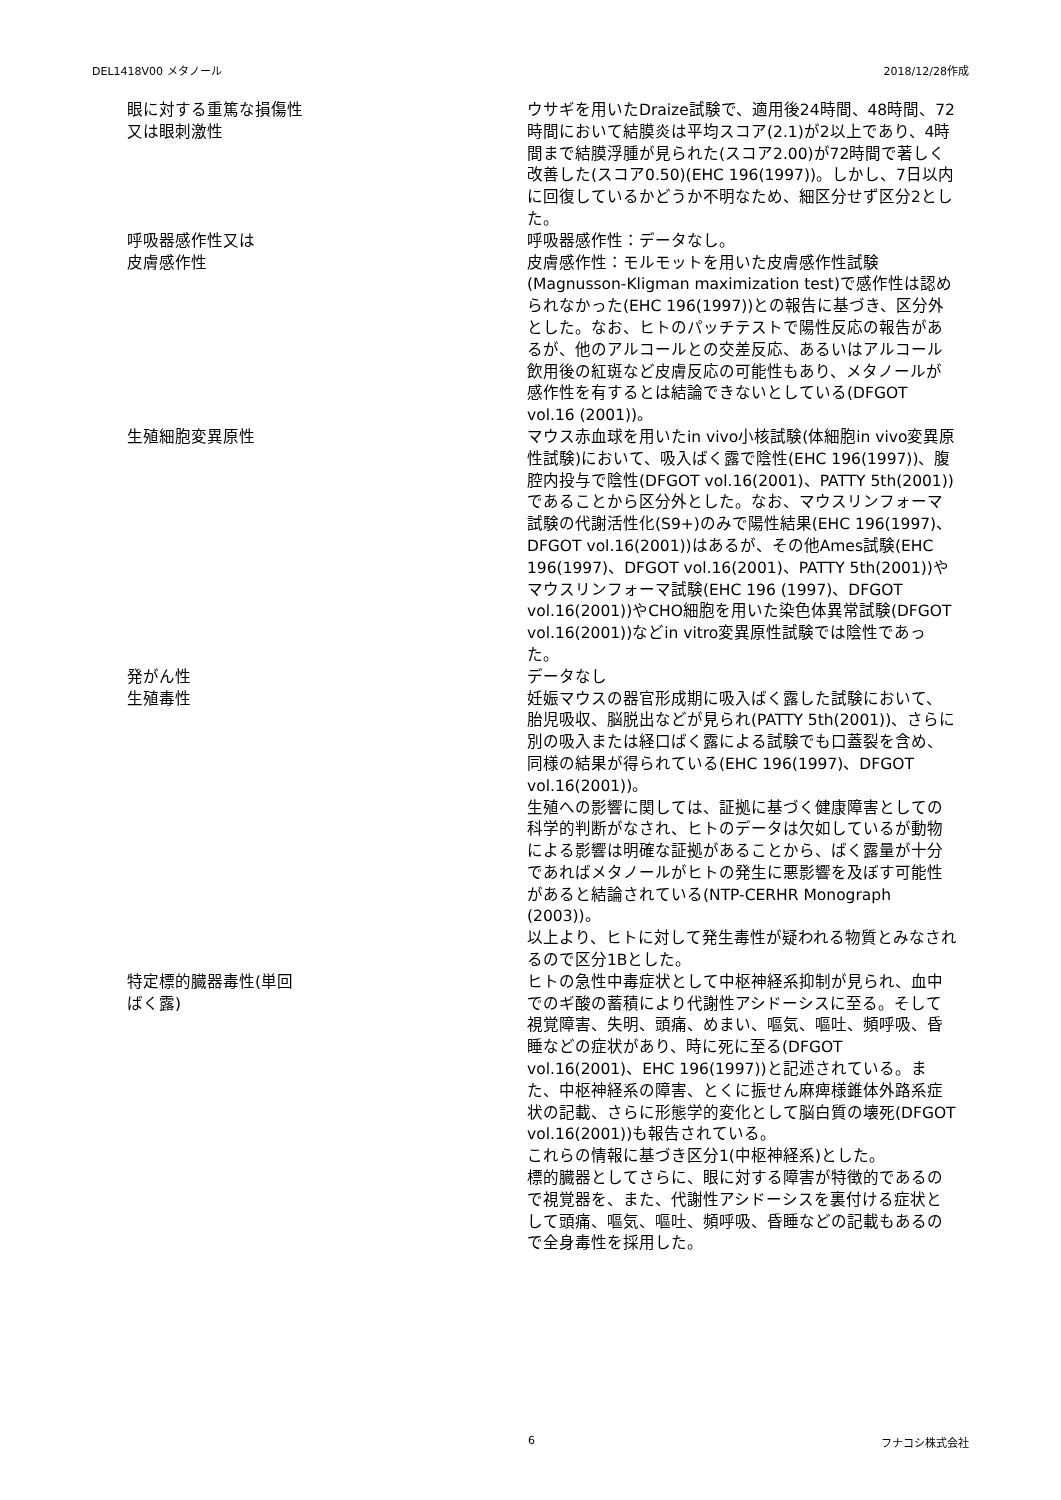DEL1418V00 メタノール 2018/12/28作成
眼に対する重篤な損傷性
又は眼刺激性
ウサギを用いたDraize試験で、適用後24時間、48時間、72時間において結膜炎は平均スコア(2.1)が2以上であり、4時間まで結膜浮腫が見られた(スコア2.00)が72時間で著しく改善した(スコア0.50)(EHC 196(1997))。しかし、7日以内に回復しているかどうか不明なため、細区分せず区分2とした。
呼吸器感作性又は
皮膚感作性
呼吸器感作性：データなし。
皮膚感作性：モルモットを用いた皮膚感作性試験(Magnusson-Kligman maximization test)で感作性は認められなかった(EHC 196(1997))との報告に基づき、区分外とした。なお、ヒトのパッチテストで陽性反応の報告があるが、他のアルコールとの交差反応、あるいはアルコール飲用後の紅斑など皮膚反応の可能性もあり、メタノールが感作性を有するとは結論できないとしている(DFGOT vol.16 (2001))。
生殖細胞変異原性 マウス赤血球を用いたin vivo小核試験(体細胞in vivo変異原性試験)において、吸入ばく露で陰性(EHC 196(1997))、腹腔内投与で陰性(DFGOT vol.16(2001)、PATTY 5th(2001))であることから区分外とした。なお、マウスリンフォーマ試験の代謝活性化(S9+)のみで陽性結果(EHC 196(1997)、DFGOT vol.16(2001))はあるが、その他Ames試験(EHC 196(1997)、DFGOT vol.16(2001)、PATTY 5th(2001))やマウスリンフォーマ試験(EHC 196 (1997)、DFGOT vol.16(2001))やCHO細胞を用いた染色体異常試験(DFGOT vol.16(2001))などin vitro変異原性試験では陰性であった。
発がん性 データなし
生殖毒性 妊娠マウスの器官形成期に吸入ばく露した試験において、胎児吸収、脳脱出などが見られ(PATTY 5th(2001))、さらに別の吸入または経口ばく露による試験でも口蓋裂を含め、同様の結果が得られている(EHC 196(1997)、DFGOT vol.16(2001))。
生殖への影響に関しては、証拠に基づく健康障害としての科学的判断がなされ、ヒトのデータは欠如しているが動物による影響は明確な証拠があることから、ばく露量が十分であればメタノールがヒトの発生に悪影響を及ぼす可能性があると結論されている(NTP-CERHR Monograph (2003))。
以上より、ヒトに対して発生毒性が疑われる物質とみなされるので区分1Bとした。
特定標的臓器毒性(単回
ばく露)
ヒトの急性中毒症状として中枢神経系抑制が見られ、血中でのギ酸の蓄積により代謝性アシドーシスに至る。そして視覚障害、失明、頭痛、めまい、嘔気、嘔吐、頻呼吸、昏睡などの症状があり、時に死に至る(DFGOT vol.16(2001)、EHC 196(1997))と記述されている。また、中枢神経系の障害、とくに振せん麻痺様錐体外路系症状の記載、さらに形態学的変化として脳白質の壊死(DFGOT vol.16(2001))も報告されている。
これらの情報に基づき区分1(中枢神経系)とした。
標的臓器としてさらに、眼に対する障害が特徴的であるので視覚器を、また、代謝性アシドーシスを裏付ける症状として頭痛、嘔気、嘔吐、頻呼吸、昏睡などの記載もあるので全身毒性を採用した。
6 フナコシ株式会社